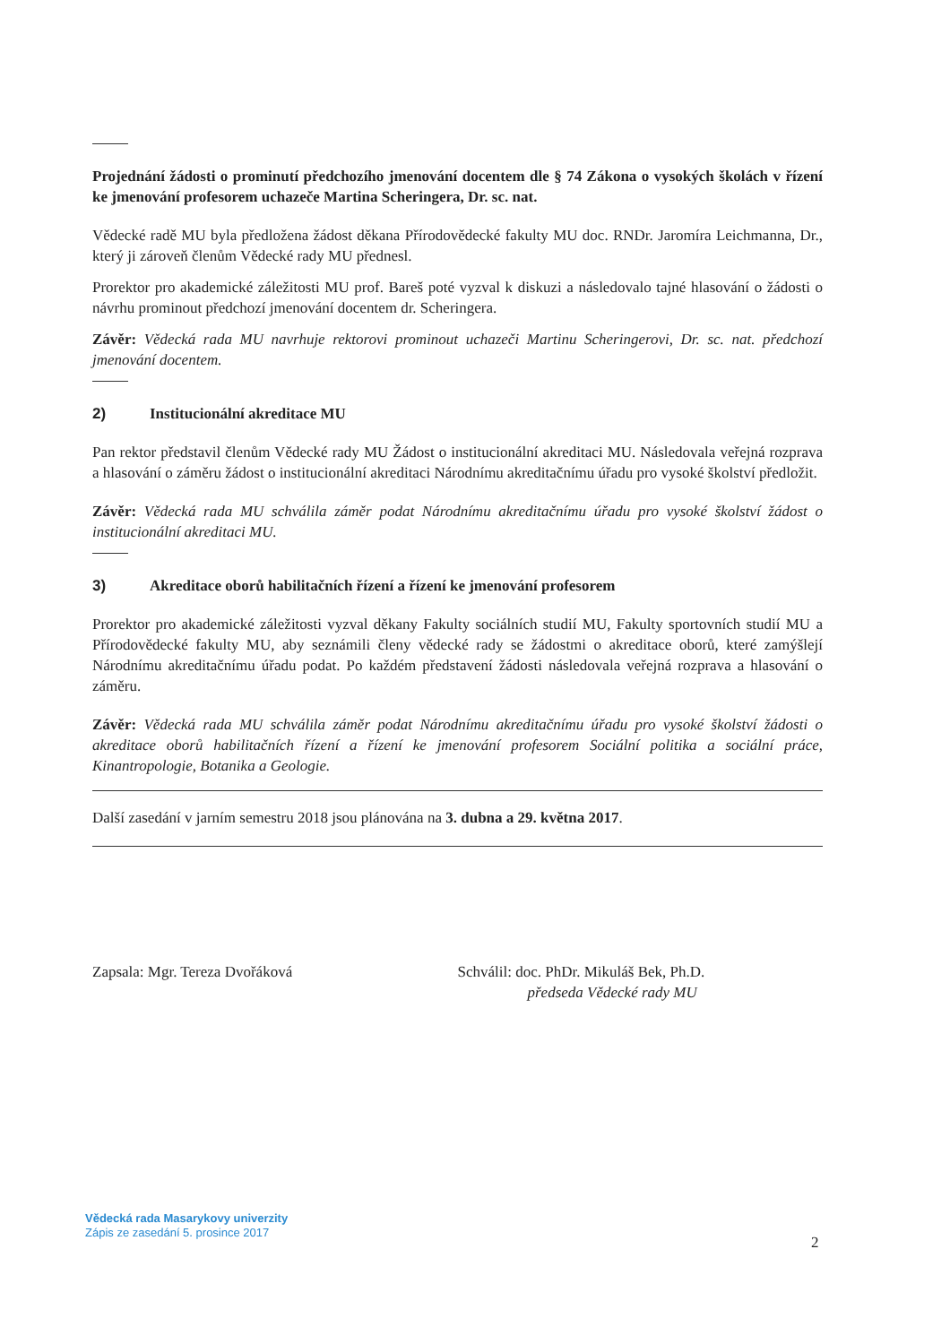Projednání žádosti o prominutí předchozího jmenování docentem dle § 74 Zákona o vysokých školách v řízení ke jmenování profesorem uchazeče Martina Scheringera, Dr. sc. nat.
Vědecké radě MU byla předložena žádost děkana Přírodovědecké fakulty MU doc. RNDr. Jaromíra Leichmanna, Dr., který ji zároveň členům Vědecké rady MU přednesl.
Prorektor pro akademické záležitosti MU prof. Bareš poté vyzval k diskuzi a následovalo tajné hlasování o žádosti o návrhu prominout předchozí jmenování docentem dr. Scheringera.
Závěr: Vědecká rada MU navrhuje rektorovi prominout uchazeči Martinu Scheringerovi, Dr. sc. nat. předchozí jmenování docentem.
2) Institucionální akreditace MU
Pan rektor představil členům Vědecké rady MU Žádost o institucionální akreditaci MU. Následovala veřejná rozprava a hlasování o záměru žádost o institucionální akreditaci Národnímu akreditačnímu úřadu pro vysoké školství předložit.
Závěr: Vědecká rada MU schválila záměr podat Národnímu akreditačnímu úřadu pro vysoké školství žádost o institucionální akreditaci MU.
3) Akreditace oborů habilitačních řízení a řízení ke jmenování profesorem
Prorektor pro akademické záležitosti vyzval děkany Fakulty sociálních studií MU, Fakulty sportovních studií MU a Přírodovědecké fakulty MU, aby seznámili členy vědecké rady se žádostmi o akreditace oborů, které zamýšlejí Národnímu akreditačnímu úřadu podat. Po každém představení žádosti následovala veřejná rozprava a hlasování o záměru.
Závěr: Vědecká rada MU schválila záměr podat Národnímu akreditačnímu úřadu pro vysoké školství žádosti o akreditace oborů habilitačních řízení a řízení ke jmenování profesorem Sociální politika a sociální práce, Kinantropologie, Botanika a Geologie.
Další zasedání v jarním semestru 2018 jsou plánována na 3. dubna a 29. května 2017.
Zapsala: Mgr. Tereza Dvořáková Schválil: doc. PhDr. Mikuláš Bek, Ph.D.
předseda Vědecké rady MU
Vědecká rada Masarykovy univerzity
Zápis ze zasedání 5. prosince 2017
2